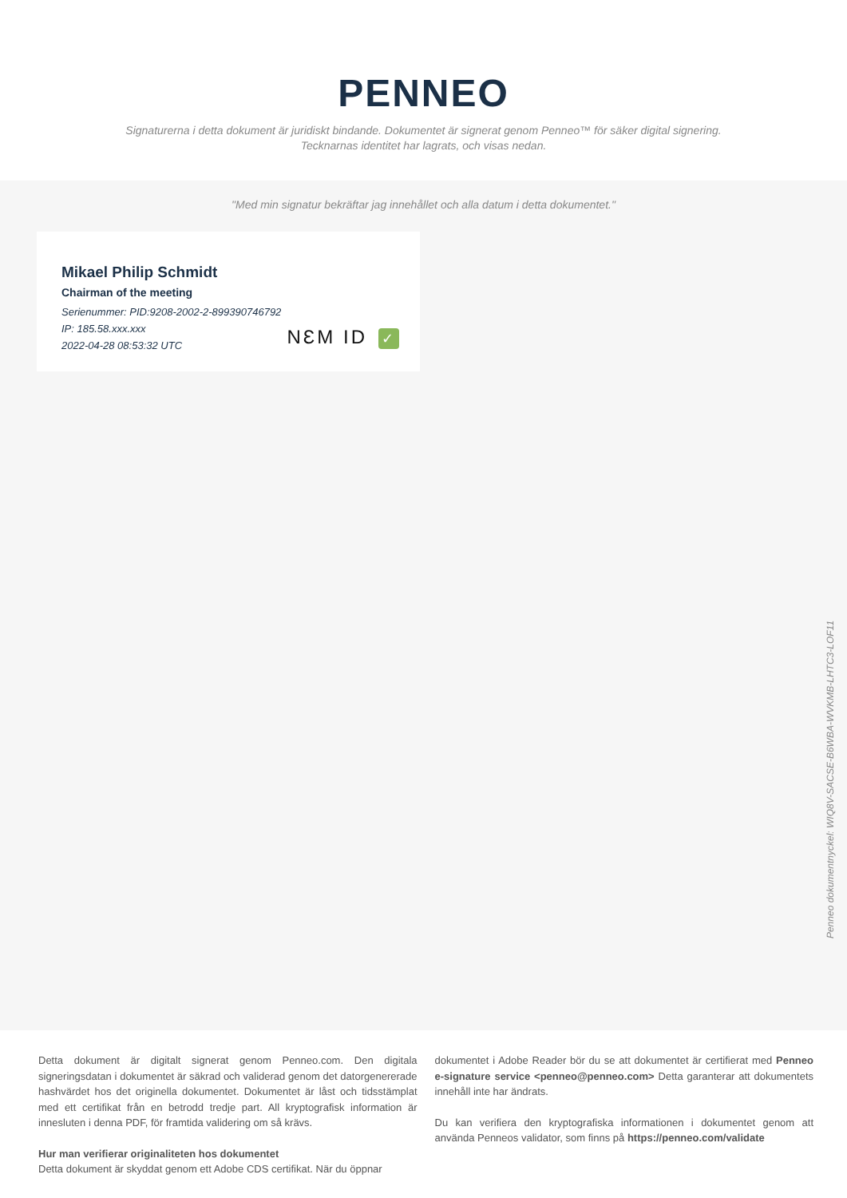PENNEO
Signaturerna i detta dokument är juridiskt bindande. Dokumentet är signerat genom Penneo™ för säker digital signering.
Tecknarnas identitet har lagrats, och visas nedan.
"Med min signatur bekräftar jag innehållet och alla datum i detta dokumentet."
Mikael Philip Schmidt
Chairman of the meeting
Serienummer: PID:9208-2002-2-899390746792
IP: 185.58.xxx.xxx
2022-04-28 08:53:32 UTC
NƐM ID ✓
Penneo dokumentnyckel: WIQ8V-SACSE-B6WBA-WVKMB-LHTC3-LOF11
Detta dokument är digitalt signerat genom Penneo.com. Den digitala signeringsdatan i dokumentet är säkrad och validerad genom det datorgenererade hashvärdet hos det originella dokumentet. Dokumentet är låst och tidsstämplat med ett certifikat från en betrodd tredje part. All kryptografisk information är innesluten i denna PDF, för framtida validering om så krävs.
Hur man verifierar originaliteten hos dokumentet
Detta dokument är skyddat genom ett Adobe CDS certifikat. När du öppnar
dokumentet i Adobe Reader bör du se att dokumentet är certifierat med Penneo e-signature service <penneo@penneo.com> Detta garanterar att dokumentets innehåll inte har ändrats.
Du kan verifiera den kryptografiska informationen i dokumentet genom att använda Penneos validator, som finns på https://penneo.com/validate